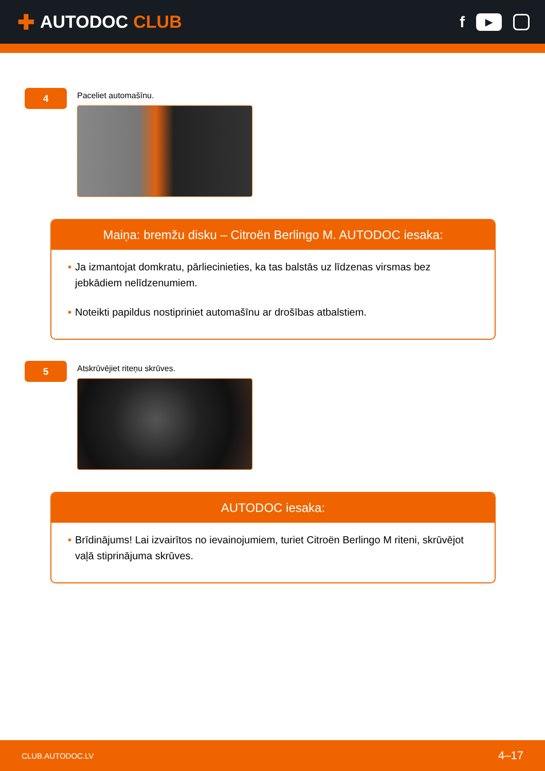✚ AUTODOC CLUB
f
▶
4
Paceliet automašīnu.
Maiņa: bremžu disku – Citroën Berlingo M. AUTODOC iesaka:
• Ja izmantojat domkratu, pārliecinieties, ka tas balstās uz līdzenas virsmas bez jebkādiem nelīdzenumiem.
• Noteikti papildus nostipriniet automašīnu ar drošības atbalstiem.
5
Atskrūvējiet riteņu skrūves.
AUTODOC iesaka:
• Brīdinājums! Lai izvairītos no ievainojumiem, turiet Citroën Berlingo M riteni, skrūvējot vaļā stiprinājuma skrūves.
CLUB.AUTODOC.LV 4–17